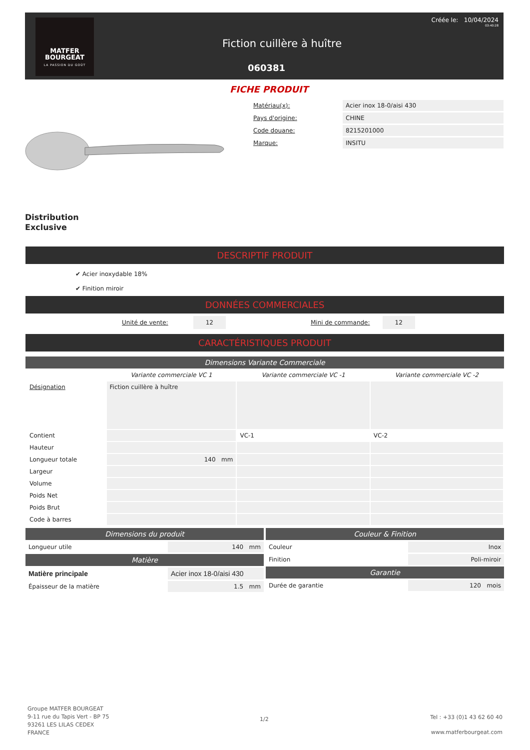MATFER
BOURGEAT
LA PASSION DU GOÛT
Créée le: 10/04/2024
03:40:28
Fiction cuillère à huître
060381
FICHE PRODUIT
| Matériau(x): | Acier inox 18-0/aisi 430 |
| Pays d'origine: | CHINE |
| Code douane: | 8215201000 |
| Marque: | INSITU |
Distribution
Exclusive
DESCRIPTIF PRODUIT
✔ Acier inoxydable 18%
✔ Finition miroir
DONNÉES COMMERCIALES
Unité de vente: 12 Mini de commande: 12
CARACTÉRISTIQUES PRODUIT
Dimensions Variante Commerciale
| | Variante commerciale VC 1 | Variante commerciale VC -1 | Variante commerciale VC -2 |
| Désignation | Fiction cuillère à huître | | |
| Contient | | VC-1 | VC-2 |
| Hauteur | | | |
| Longueur totale | 140 mm | | |
| Largeur | | | |
| Volume | | | |
| Poids Net | | | |
| Poids Brut | | | |
| Code à barres | | | |
Dimensions du produit
| Longueur utile | 140 mm |
Matière
| Matière principale | Acier inox 18-0/aisi 430 |
| Épaisseur de la matière | 1.5 mm |
Couleur & Finition
| Couleur | Inox |
| Finition | Poli-miroir |
Garantie
| Durée de garantie | 120 mois |
Groupe MATFER BOURGEAT
9-11 rue du Tapis Vert - BP 75
93261 LES LILAS CEDEX
FRANCE
1/2
Tel : +33 (0)1 43 62 60 40
www.matferbourgeat.com